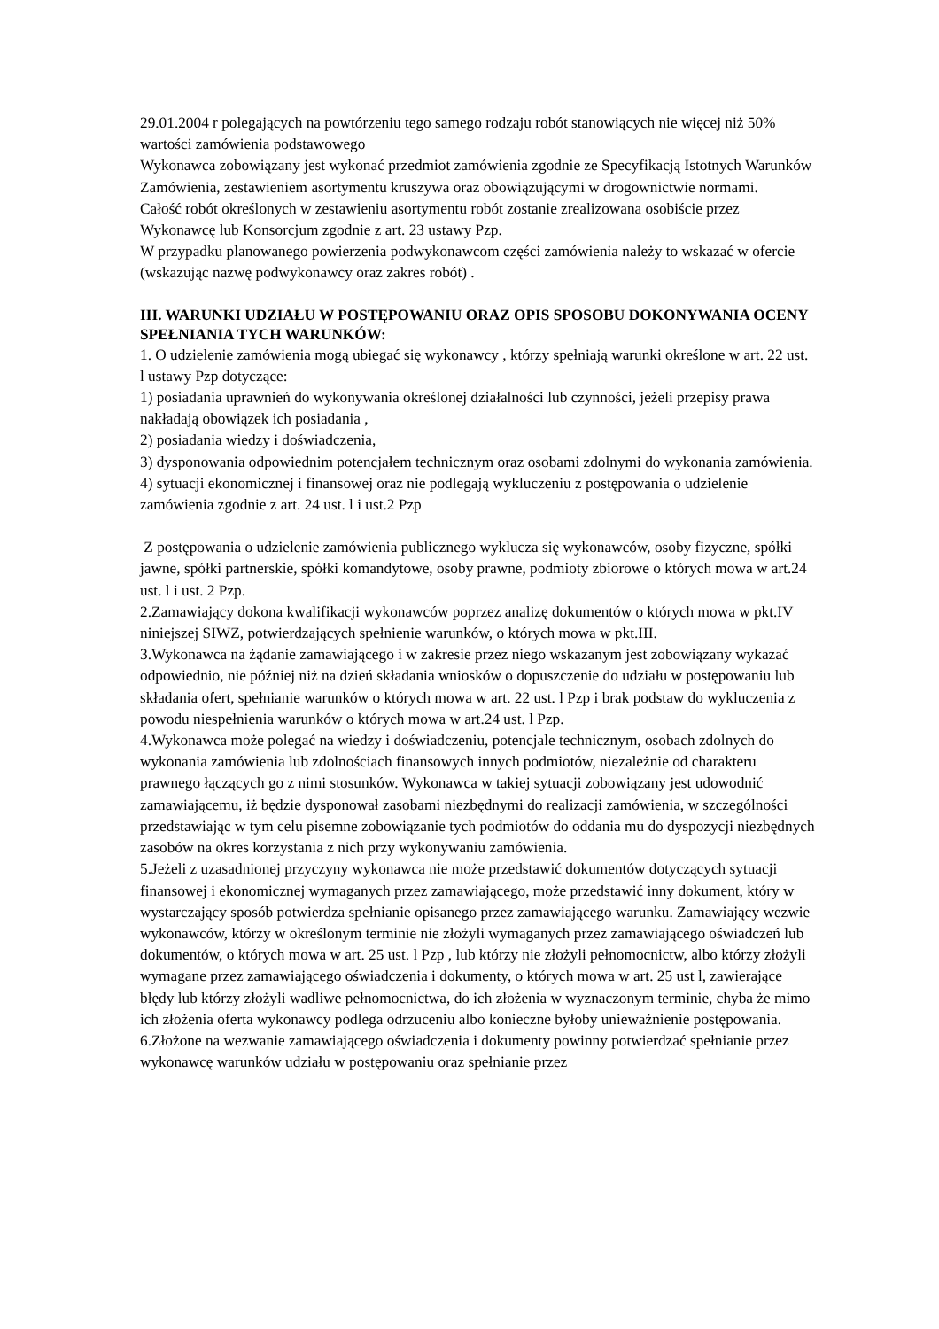29.01.2004 r polegających na powtórzeniu tego samego rodzaju robót stanowiących nie więcej niż 50% wartości zamówienia podstawowego
Wykonawca zobowiązany jest wykonać przedmiot zamówienia zgodnie ze Specyfikacją Istotnych Warunków Zamówienia, zestawieniem asortymentu kruszywa oraz obowiązującymi w drogownictwie normami.
Całość robót określonych w zestawieniu asortymentu robót zostanie zrealizowana osobiście przez Wykonawcę lub Konsorcjum zgodnie z art. 23 ustawy Pzp.
W przypadku planowanego powierzenia podwykonawcom części zamówienia należy to wskazać w ofercie (wskazując nazwę podwykonawcy oraz zakres robót) .
III. WARUNKI UDZIAŁU W POSTĘPOWANIU ORAZ OPIS SPOSOBU DOKONYWANIA OCENY SPEŁNIANIA TYCH WARUNKÓW:
1. O udzielenie zamówienia mogą ubiegać się wykonawcy , którzy spełniają warunki określone w art. 22 ust. l ustawy Pzp dotyczące:
1) posiadania uprawnień do wykonywania określonej działalności lub czynności, jeżeli przepisy prawa nakładają obowiązek ich posiadania ,
2) posiadania wiedzy i doświadczenia,
3) dysponowania odpowiednim potencjałem technicznym oraz osobami zdolnymi do wykonania zamówienia.
4) sytuacji ekonomicznej i finansowej oraz nie podlegają wykluczeniu z postępowania o udzielenie zamówienia zgodnie z art. 24 ust. l i ust.2 Pzp
Z postępowania o udzielenie zamówienia publicznego wyklucza się wykonawców, osoby fizyczne, spółki jawne, spółki partnerskie, spółki komandytowe, osoby prawne, podmioty zbiorowe o których mowa w art.24 ust. l i ust. 2 Pzp.
2.Zamawiający dokona kwalifikacji wykonawców poprzez analizę dokumentów o których mowa w pkt.IV niniejszej SIWZ, potwierdzających spełnienie warunków, o których mowa w pkt.III.
3.Wykonawca na żądanie zamawiającego i w zakresie przez niego wskazanym jest zobowiązany wykazać odpowiednio, nie później niż na dzień składania wniosków o dopuszczenie do udziału w postępowaniu lub składania ofert, spełnianie warunków o których mowa w art. 22 ust. l Pzp i brak podstaw do wykluczenia z powodu niespełnienia warunków o których mowa w art.24 ust. l Pzp.
4.Wykonawca może polegać na wiedzy i doświadczeniu, potencjale technicznym, osobach zdolnych do wykonania zamówienia lub zdolnościach finansowych innych podmiotów, niezależnie od charakteru prawnego łączących go z nimi stosunków. Wykonawca w takiej sytuacji zobowiązany jest udowodnić zamawiającemu, iż będzie dysponował zasobami niezbędnymi do realizacji zamówienia, w szczególności przedstawiając w tym celu pisemne zobowiązanie tych podmiotów do oddania mu do dyspozycji niezbędnych zasobów na okres korzystania z nich przy wykonywaniu zamówienia.
5.Jeżeli z uzasadnionej przyczyny wykonawca nie może przedstawić dokumentów dotyczących sytuacji finansowej i ekonomicznej wymaganych przez zamawiającego, może przedstawić inny dokument, który w wystarczający sposób potwierdza spełnianie opisanego przez zamawiającego warunku. Zamawiający wezwie wykonawców, którzy w określonym terminie nie złożyli wymaganych przez zamawiającego oświadczeń lub dokumentów, o których mowa w art. 25 ust. l Pzp , lub którzy nie złożyli pełnomocnictw, albo którzy złożyli wymagane przez zamawiającego oświadczenia i dokumenty, o których mowa w art. 25 ust l, zawierające błędy lub którzy złożyli wadliwe pełnomocnictwa, do ich złożenia w wyznaczonym terminie, chyba że mimo ich złożenia oferta wykonawcy podlega odrzuceniu albo konieczne byłoby unieważnienie postępowania.
6.Złożone na wezwanie zamawiającego oświadczenia i dokumenty powinny potwierdzać spełnianie przez wykonawcę warunków udziału w postępowaniu oraz spełnianie przez